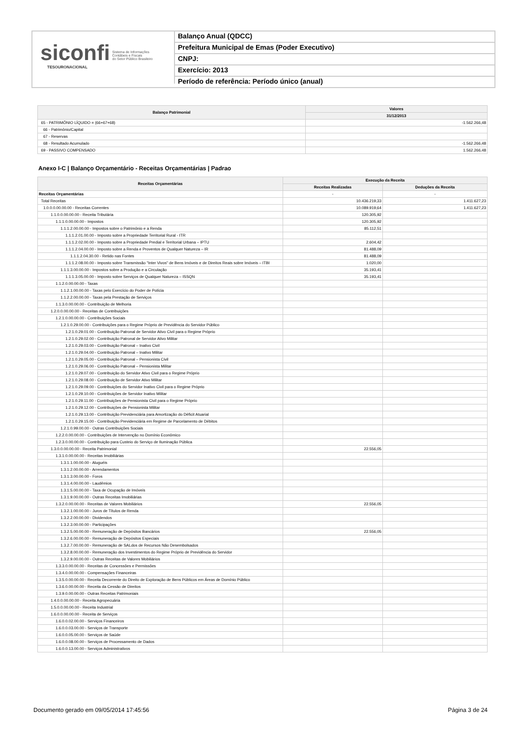siconfi Sistema de Informações
Contábeis e Fiscais
do Setor Público Brasileiro
TESOURONACIONAL
Balanço Anual (QDCC)
Prefeitura Municipal de Emas (Poder Executivo)
CNPJ:
Exercício: 2013
Período de referência: Período único (anual)
| Balanço Patrimonial | Valores |
| --- | --- |
| | 31/12/2013 |
| 65 - PATRIMÔNIO LÍQUIDO = (66+67+68) | -1.562.266,48 |
| 66 - Patrimônio/Capital | |
| 67 - Reservas | |
| 68 - Resultado Acumulado | -1.562.266,48 |
| 69 - PASSIVO COMPENSADO | 1.562.266,48 |
Anexo I-C | Balanço Orçamentário - Receitas Orçamentárias | Padrao
| Receitas Orçamentárias | Execução da Receita | |
| --- | --- | --- |
| | Receitas Realizadas | Deduções da Receita |
| Receitas Orçamentárias | - | - |
| Total Receitas | 10.436.219,33 | 1.411.627,23 |
| 1.0.0.0.00.00.00 - Receitas Correntes | 10.089.919,64 | 1.411.627,23 |
| 1.1.0.0.00.00.00 - Receita Tributária | 120.305,92 | |
| 1.1.1.0.00.00.00 - Impostos | 120.305,92 | |
| 1.1.1.2.00.00.00 - Impostos sobre o Patrimônio e a Renda | 85.112,51 | |
| 1.1.1.2.01.00.00 - Imposto sobre a Propriedade Territorial Rural - ITR | | |
| 1.1.1.2.02.00.00 - Imposto sobre a Propriedade Predial e Territorial Urbana – IPTU | 2.604,42 | |
| 1.1.1.2.04.00.00 - Imposto sobre a Renda e Proventos de Qualquer Natureza – IR | 81.488,09 | |
| 1.1.1.2.04.30.00 - Retido nas Fontes | 81.488,09 | |
| 1.1.1.2.08.00.00 - Imposto sobre Transmissão "Inter Vivos" de Bens Imóveis e de Direitos Reais sobre Imóveis – ITBI | 1.020,00 | |
| 1.1.1.3.00.00.00 - Impostos sobre a Produção e a Circulação | 35.193,41 | |
| 1.1.1.3.05.00.00 - Imposto sobre Serviços de Qualquer Natureza – ISSQN | 35.193,41 | |
| 1.1.2.0.00.00.00 - Taxas | | |
| 1.1.2.1.00.00.00 - Taxas pelo Exercício do Poder de Polícia | | |
| 1.1.2.2.00.00.00 - Taxas pela Prestação de Serviços | | |
| 1.1.3.0.00.00.00 - Contribuição de Melhoria | | |
| 1.2.0.0.00.00.00 - Receitas de Contribuições | | |
| 1.2.1.0.00.00.00 - Contribuições Sociais | | |
| 1.2.1.0.29.00.00 - Contribuições para o Regime Próprio de Previdência do Servidor Público | | |
| 1.2.1.0.29.01.00 - Contribuição Patronal de Servidor Ativo Civil para o Regime Próprio | | |
| 1.2.1.0.29.02.00 - Contribuição Patronal de Servidor Ativo Militar | | |
| 1.2.1.0.29.03.00 - Contribuição Patronal – Inativo Civil | | |
| 1.2.1.0.29.04.00 - Contribuição Patronal – Inativo Militar | | |
| 1.2.1.0.29.05.00 - Contribuição Patronal – Pensionista Civil | | |
| 1.2.1.0.29.06.00 - Contribuição Patronal – Pensionista Militar | | |
| 1.2.1.0.29.07.00 - Contribuição do Servidor Ativo Civil para o Regime Próprio | | |
| 1.2.1.0.29.08.00 - Contribuição de Servidor Ativo Militar | | |
| 1.2.1.0.29.09.00 - Contribuições do Servidor Inativo Civil para o Regime Próprio | | |
| 1.2.1.0.29.10.00 - Contribuições de Servidor Inativo Militar | | |
| 1.2.1.0.29.11.00 - Contribuições de Pensionista Civil para o Regime Próprio | | |
| 1.2.1.0.29.12.00 - Contribuições de Pensionista Militar | | |
| 1.2.1.0.29.13.00 - Contribuição Previdenciária para Amortização do Déficit Atuarial | | |
| 1.2.1.0.29.15.00 - Contribuição Previdenciária em Regime de Parcelamento de Débitos | | |
| 1.2.1.0.99.00.00 - Outras Contribuições Sociais | | |
| 1.2.2.0.00.00.00 - Contribuições de Intervenção no Domínio Econômico | | |
| 1.2.3.0.00.00.00 - Contribuição para Custeio do Serviço de Iluminação Pública | | |
| 1.3.0.0.00.00.00 - Receita Patrimonial | 22.556,05 | |
| 1.3.1.0.00.00.00 - Receitas Imobiliárias | | |
| 1.3.1.1.00.00.00 - Aluguéis | | |
| 1.3.1.2.00.00.00 - Arrendamentos | | |
| 1.3.1.3.00.00.00 - Foros | | |
| 1.3.1.4.00.00.00 - Laudêmios | | |
| 1.3.1.5.00.00.00 - Taxa de Ocupação de Imóveis | | |
| 1.3.1.9.00.00.00 - Outras Receitas Imobiliárias | | |
| 1.3.2.0.00.00.00 - Receitas de Valores Mobiliários | 22.556,05 | |
| 1.3.2.1.00.00.00 - Juros de Títulos de Renda | | |
| 1.3.2.2.00.00.00 - Dividendos | | |
| 1.3.2.3.00.00.00 - Participações | | |
| 1.3.2.5.00.00.00 - Remuneração de Depósitos Bancários | 22.556,05 | |
| 1.3.2.6.00.00.00 - Remuneração de Depósitos Especiais | | |
| 1.3.2.7.00.00.00 - Remuneração de SALdos de Recursos Não Desembolsados | | |
| 1.3.2.8.00.00.00 - Remuneração dos Investimentos do Regime Próprio de Previdência do Servidor | | |
| 1.3.2.9.00.00.00 - Outras Receitas de Valores Mobiliários | | |
| 1.3.3.0.00.00.00 - Receitas de Concessões e Permissões | | |
| 1.3.4.0.00.00.00 - Compensações Financeiras | | |
| 1.3.5.0.00.00.00 - Receita Decorrente do Direito de Exploração de Bens Públicos em Áreas de Domínio Público | | |
| 1.3.6.0.00.00.00 - Receita da Cessão de Direitos | | |
| 1.3.9.0.00.00.00 - Outras Receitas Patrimoniais | | |
| 1.4.0.0.00.00.00 - Receita Agropecuária | | |
| 1.5.0.0.00.00.00 - Receita Industrial | | |
| 1.6.0.0.00.00.00 - Receita de Serviços | | |
| 1.6.0.0.02.00.00 - Serviços Financeiros | | |
| 1.6.0.0.03.00.00 - Serviços de Transporte | | |
| 1.6.0.0.05.00.00 - Serviços de Saúde | | |
| 1.6.0.0.08.00.00 - Serviços de Processamento de Dados | | |
| 1.6.0.0.13.00.00 - Serviços Administrativos | | |
Documento gerado em 09/05/2014 17:45:56 Página 3 de 24